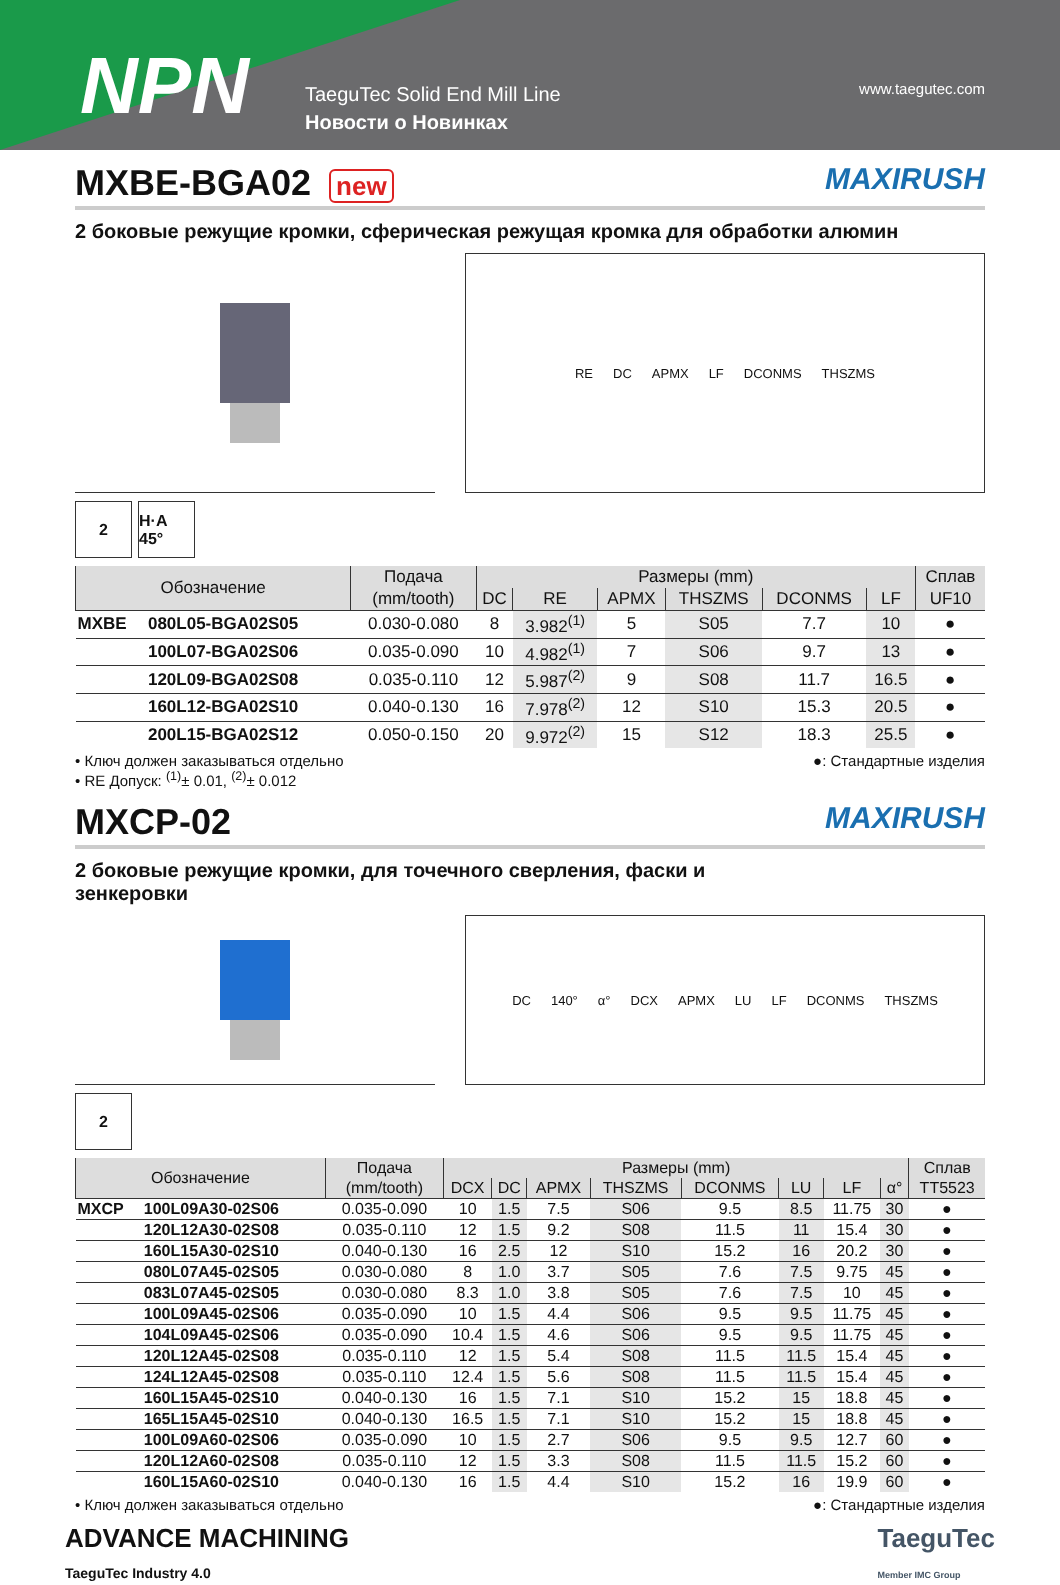NPN
TaeguTec Solid End Mill Line
Новости о Новинках
www.taegutec.com
MXBE-BGA02 new MAXIRUSH
2 боковые режущие кромки, сферическая режущая кромка для обработки алюмин
RE DC APMX LF DCONMS THSZMS
2 H·A 45°
| Обозначение | | Подача | Размеры (mm) | | | | | | Сплав |
| --- | --- | --- | --- | --- | --- | --- | --- | --- | --- |
| | | (mm/tooth) | DC | RE | APMX | THSZMS | DCONMS | LF | UF10 |
| MXBE | 080L05-BGA02S05 | 0.030-0.080 | 8 | 3.982<sup>(1)</sup> | 5 | S05 | 7.7 | 10 | ● |
| | 100L07-BGA02S06 | 0.035-0.090 | 10 | 4.982<sup>(1)</sup> | 7 | S06 | 9.7 | 13 | ● |
| | 120L09-BGA02S08 | 0.035-0.110 | 12 | 5.987<sup>(2)</sup> | 9 | S08 | 11.7 | 16.5 | ● |
| | 160L12-BGA02S10 | 0.040-0.130 | 16 | 7.978<sup>(2)</sup> | 12 | S10 | 15.3 | 20.5 | ● |
| | 200L15-BGA02S12 | 0.050-0.150 | 20 | 9.972<sup>(2)</sup> | 15 | S12 | 18.3 | 25.5 | ● |
• Ключ должен заказываться отдельно
• RE Допуск: <sup>(1)</sup>± 0.01, <sup>(2)</sup>± 0.012 ●: Стандартные изделия
MXCP-02 MAXIRUSH
2 боковые режущие кромки, для точечного сверления, фаски и
зенкеровки
DC 140° α° DCX APMX LU LF DCONMS THSZMS
2
| Обозначение | | Подача | Размеры (mm) | | | | | | | | Сплав |
| --- | --- | --- | --- | --- | --- | --- | --- | --- | --- | --- | --- |
| | | (mm/tooth) | DCX | DC | APMX | THSZMS | DCONMS | LU | LF | α° | TT5523 |
| MXCP | 100L09A30-02S06 | 0.035-0.090 | 10 | 1.5 | 7.5 | S06 | 9.5 | 8.5 | 11.75 | 30 | ● |
| | 120L12A30-02S08 | 0.035-0.110 | 12 | 1.5 | 9.2 | S08 | 11.5 | 11 | 15.4 | 30 | ● |
| | 160L15A30-02S10 | 0.040-0.130 | 16 | 2.5 | 12 | S10 | 15.2 | 16 | 20.2 | 30 | ● |
| | 080L07A45-02S05 | 0.030-0.080 | 8 | 1.0 | 3.7 | S05 | 7.6 | 7.5 | 9.75 | 45 | ● |
| | 083L07A45-02S05 | 0.030-0.080 | 8.3 | 1.0 | 3.8 | S05 | 7.6 | 7.5 | 10 | 45 | ● |
| | 100L09A45-02S06 | 0.035-0.090 | 10 | 1.5 | 4.4 | S06 | 9.5 | 9.5 | 11.75 | 45 | ● |
| | 104L09A45-02S06 | 0.035-0.090 | 10.4 | 1.5 | 4.6 | S06 | 9.5 | 9.5 | 11.75 | 45 | ● |
| | 120L12A45-02S08 | 0.035-0.110 | 12 | 1.5 | 5.4 | S08 | 11.5 | 11.5 | 15.4 | 45 | ● |
| | 124L12A45-02S08 | 0.035-0.110 | 12.4 | 1.5 | 5.6 | S08 | 11.5 | 11.5 | 15.4 | 45 | ● |
| | 160L15A45-02S10 | 0.040-0.130 | 16 | 1.5 | 7.1 | S10 | 15.2 | 15 | 18.8 | 45 | ● |
| | 165L15A45-02S10 | 0.040-0.130 | 16.5 | 1.5 | 7.1 | S10 | 15.2 | 15 | 18.8 | 45 | ● |
| | 100L09A60-02S06 | 0.035-0.090 | 10 | 1.5 | 2.7 | S06 | 9.5 | 9.5 | 12.7 | 60 | ● |
| | 120L12A60-02S08 | 0.035-0.110 | 12 | 1.5 | 3.3 | S08 | 11.5 | 11.5 | 15.2 | 60 | ● |
| | 160L15A60-02S10 | 0.040-0.130 | 16 | 1.5 | 4.4 | S10 | 15.2 | 16 | 19.9 | 60 | ● |
• Ключ должен заказываться отдельно ●: Стандартные изделия
ADVANCE MACHINING
TaeguTec Industry 4.0 TaeguTec
Member IMC Group